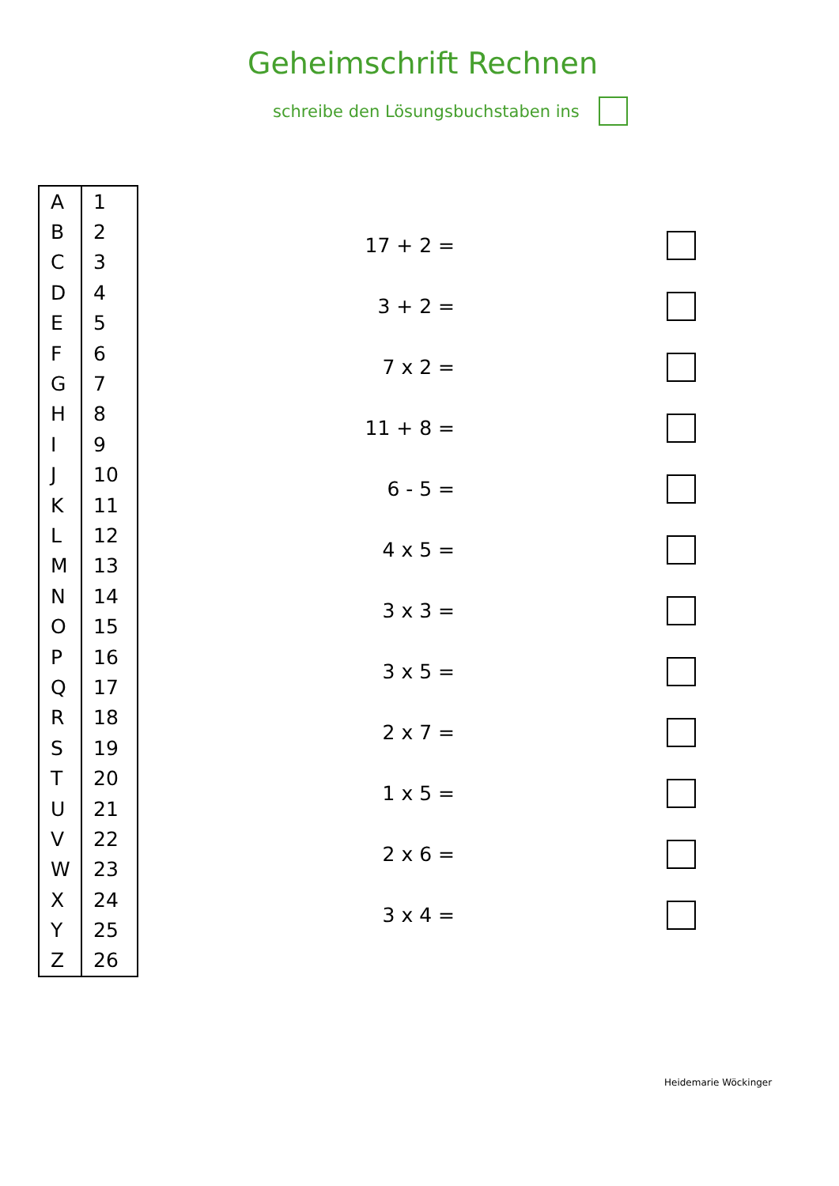Geheimschrift Rechnen
schreibe den Lösungsbuchstaben ins
| A | 1 |
| B | 2 |
| C | 3 |
| D | 4 |
| E | 5 |
| F | 6 |
| G | 7 |
| H | 8 |
| I | 9 |
| J | 10 |
| K | 11 |
| L | 12 |
| M | 13 |
| N | 14 |
| O | 15 |
| P | 16 |
| Q | 17 |
| R | 18 |
| S | 19 |
| T | 20 |
| U | 21 |
| V | 22 |
| W | 23 |
| X | 24 |
| Y | 25 |
| Z | 26 |
17 + 2 =
3 + 2 =
7 x 2 =
11 + 8 =
6 - 5 =
4 x 5 =
3 x 3 =
3 x 5 =
2 x 7 =
1 x 5 =
2 x 6 =
3 x 4 =
Heidemarie Wöckinger